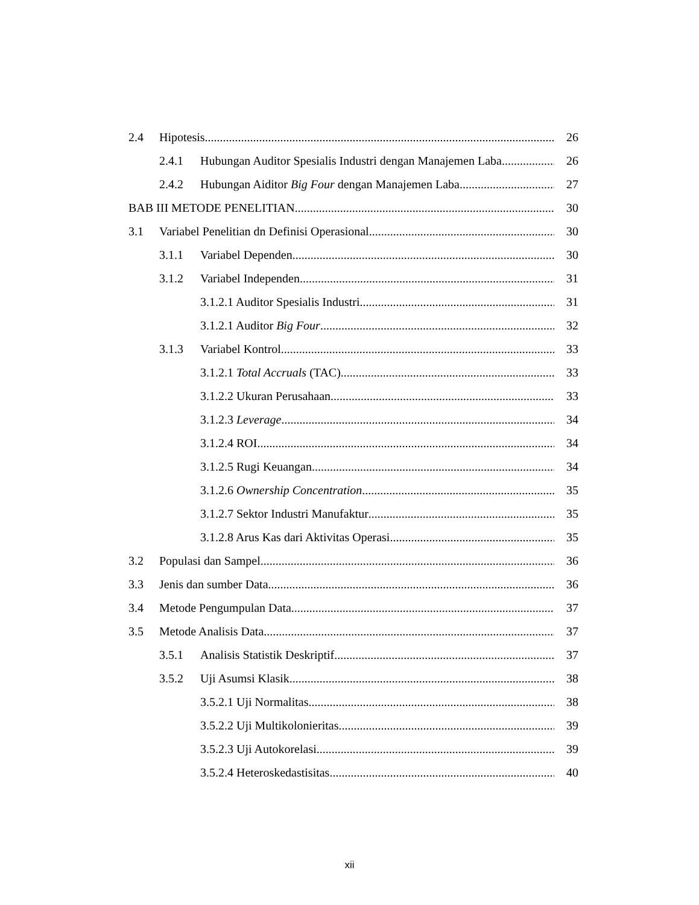2.4 Hipotesis 26
2.4.1 Hubungan Auditor Spesialis Industri dengan Manajemen Laba 26
2.4.2 Hubungan Aiditor Big Four dengan Manajemen Laba 27
BAB III METODE PENELITIAN 30
3.1 Variabel Penelitian dn Definisi Operasional 30
3.1.1 Variabel Dependen 30
3.1.2 Variabel Independen 31
3.1.2.1 Auditor Spesialis Industri 31
3.1.2.1 Auditor Big Four 32
3.1.3 Variabel Kontrol 33
3.1.2.1 Total Accruals (TAC) 33
3.1.2.2 Ukuran Perusahaan 33
3.1.2.3 Leverage 34
3.1.2.4 ROI 34
3.1.2.5 Rugi Keuangan 34
3.1.2.6 Ownership Concentration 35
3.1.2.7 Sektor Industri Manufaktur 35
3.1.2.8 Arus Kas dari Aktivitas Operasi 35
3.2 Populasi dan Sampel 36
3.3 Jenis dan sumber Data 36
3.4 Metode Pengumpulan Data 37
3.5 Metode Analisis Data 37
3.5.1 Analisis Statistik Deskriptif 37
3.5.2 Uji Asumsi Klasik 38
3.5.2.1 Uji Normalitas 38
3.5.2.2 Uji Multikolonieritas 39
3.5.2.3 Uji Autokorelasi 39
3.5.2.4 Heteroskedastisitas 40
xii